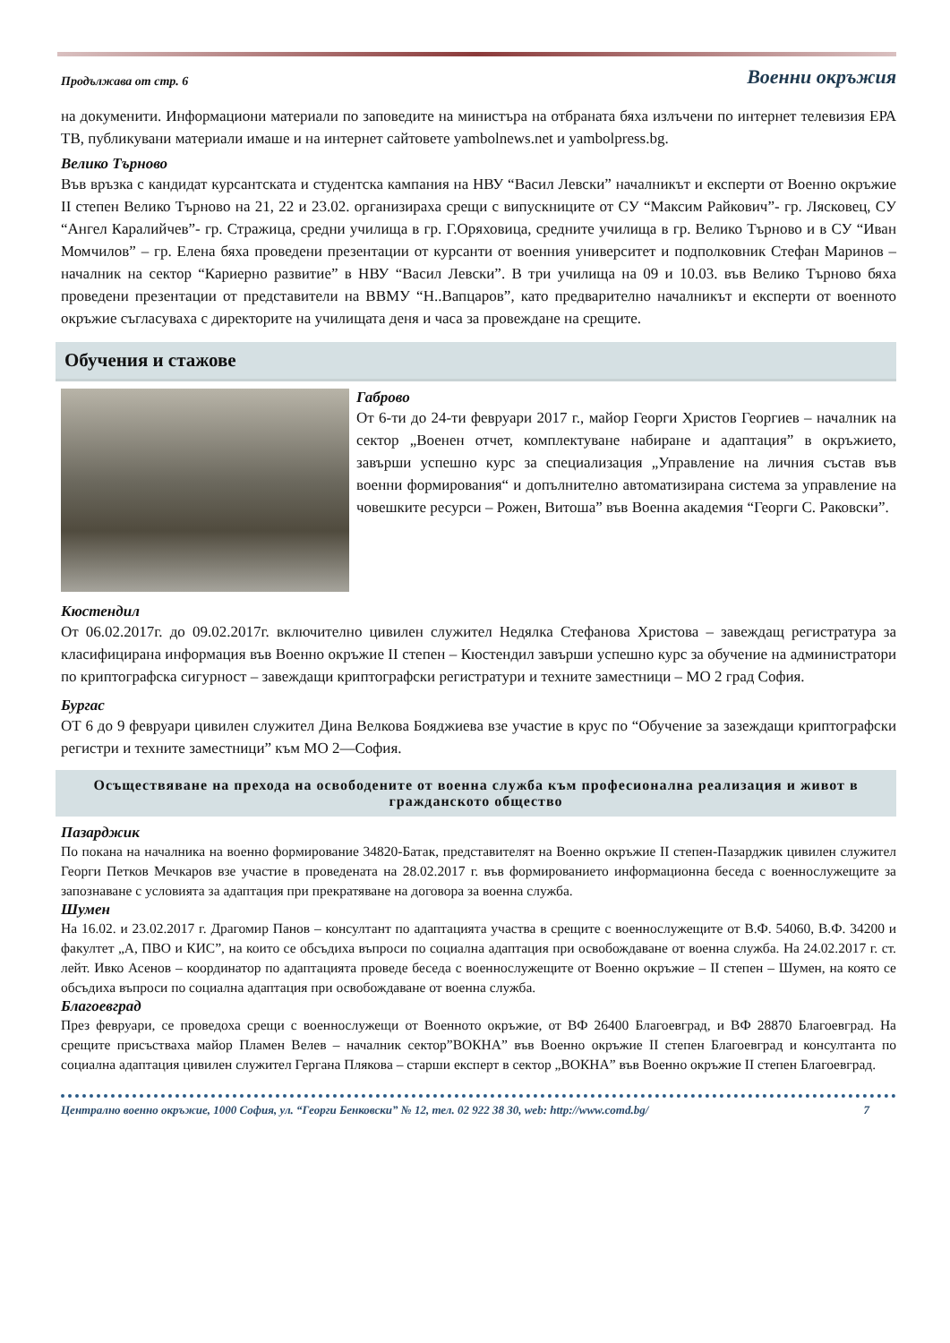Продължава от стр. 6 Военни окръжия
на докуменити. Информациони материали по заповедите на министъра на отбраната бяха излъчени по интернет телевизия ЕРА ТВ, публикувани материали имаше и на интернет сайтовете yambolnews.net и yambolpress.bg.
Велико Търново
Във връзка с кандидат курсантската и студентска кампания на НВУ “Васил Левски” началникът и експерти от Военно окръжие II степен Велико Търново на 21, 22 и 23.02. организираха срещи с випускниците от СУ “Максим Райкович”- гр. Лясковец, СУ “Ангел Каралийчев”- гр. Стражица, средни училища в гр. Г.Оряховица, средните училища в гр. Велико Търново и в СУ “Иван Момчилов” – гр. Елена бяха проведени презентации от курсанти от военния университет и подполковник Стефан Маринов – началник на сектор “Кариерно развитие” в НВУ “Васил Левски”. В три училища на 09 и 10.03. във Велико Търново бяха проведени презентации от представители на ВВМУ “Н..Вапцаров”, като предварително началникът и експерти от военното окръжие съгласуваха с директорите на училищата деня и часа за провеждане на срещите.
Обучения и стажове
Габрово
От 6-ти до 24-ти февруари 2017 г., майор Георги Христов Георгиев – началник на сектор „Военен отчет, комплектуване набиране и адаптация” в окръжието, завърши успешно курс за специализация „Управление на личния състав във военни формирования“ и допълнително автоматизирана система за управление на човешките ресурси – Рожен, Витоша” във Военна академия “Георги С. Раковски”.
Кюстендил
От 06.02.2017г. до 09.02.2017г. включително цивилен служител Недялка Стефанова Христова – завеждащ регистратура за класифицирана информация във Военно окръжие II степен – Кюстендил завърши успешно курс за обучение на администратори по криптографска сигурност – завеждащи криптографски регистратури и техните заместници – МО 2 град София.
Бургас
ОТ 6 до 9 февруари цивилен служител Дина Велкова Бояджиева взе участие в крус по “Обучение за зазеждащи криптографски регистри и техните заместници” към МО 2—София.
Осъществяване на прехода на освободените от военна служба към професионална реализация и живот в гражданското общество
Пазарджик
По покана на началника на военно формирование 34820-Батак, представителят на Военно окръжие II степен-Пазарджик цивилен служител Георги Петков Мечкаров взе участие в проведената на 28.02.2017 г. във формированието информационна беседа с военнослужещите за запознаване с условията за адаптация при прекратяване на договора за военна служба.
Шумен
На 16.02. и 23.02.2017 г. Драгомир Панов – консултант по адаптацията участва в срещите с военнослужещите от В.Ф. 54060, В.Ф. 34200 и факултет „А, ПВО и КИС”, на които се обсъдиха въпроси по социална адаптация при освобождаване от военна служба. На 24.02.2017 г. ст. лейт. Ивко Асенов – координатор по адаптацията проведе беседа с военнослужещите от Военно окръжие – II степен – Шумен, на която се обсъдиха въпроси по социална адаптация при освобождаване от военна служба.
Благоевград
През февруари, се проведоха срещи с военнослужещи от Военното окръжие, от ВФ 26400 Благоевград, и ВФ 28870 Благоевград. На срещите присъстваха майор Пламен Велев – началник сектор”ВОКНА” във Военно окръжие II степен Благоевград и консултанта по социална адаптация цивилен служител Гергана Плякова – старши експерт в сектор „ВОКНА” във Военно окръжие II степен Благоевград.
Централно военно окръжие, 1000 София, ул. “Георги Бенковски” № 12, тел. 02 922 38 30, web: http://www.comd.bg/ 7